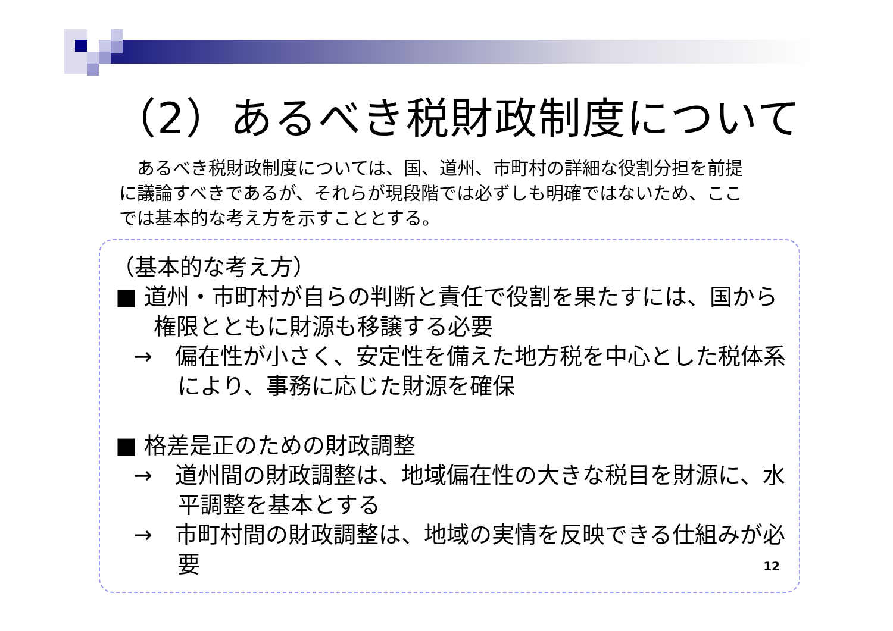（2）あるべき税財政制度について
　あるべき税財政制度については、国、道州、市町村の詳細な役割分担を前提に議論すべきであるが、それらが現段階では必ずしも明確ではないため、ここでは基本的な考え方を示すこととする。
（基本的な考え方）
■ 道州・市町村が自らの判断と責任で役割を果たすには、国から権限とともに財源も移譲する必要
→　偏在性が小さく、安定性を備えた地方税を中心とした税体系により、事務に応じた財源を確保
■ 格差是正のための財政調整
→　道州間の財政調整は、地域偏在性の大きな税目を財源に、水平調整を基本とする
→　市町村間の財政調整は、地域の実情を反映できる仕組みが必要
12